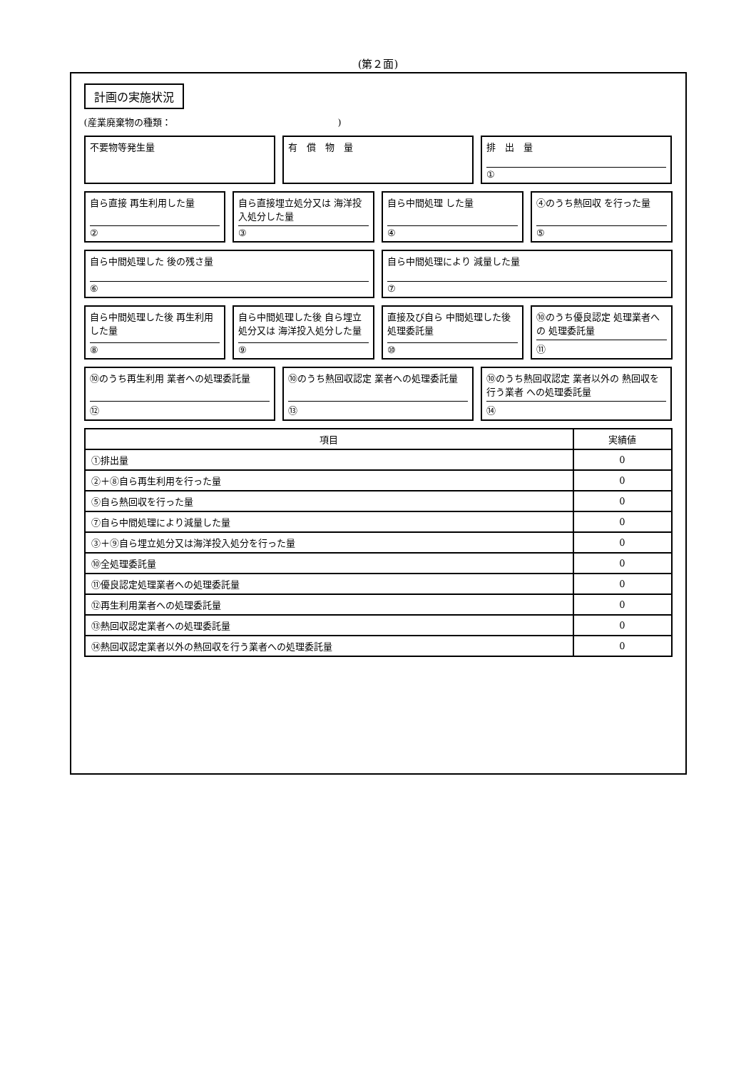(第２面)
計画の実施状況
(産業廃棄物の種類：　　　　　　　　　　　　　　　　　　)
不要物等発生量 有　償　物　量 排　出　量
①
自ら直接 再生利用した量
②
自ら直接埋立処分又は 海洋投入処分した量
③
自ら中間処理 した量
④
④のうち熱回収 を行った量
⑤
自ら中間処理した 後の残さ量
⑥
自ら中間処理により 減量した量
⑦
自ら中間処理した後 再生利用した量
⑧
自ら中間処理した後 自ら埋立処分又は 海洋投入処分した量
⑨
直接及び自ら 中間処理した後 処理委託量
⑩
⑩のうち優良認定 処理業者への 処理委託量
⑪
⑩のうち再生利用 業者への処理委託量
⑫
⑩のうち熱回収認定 業者への処理委託量
⑬
⑩のうち熱回収認定 業者以外の 熱回収を行う業者 への処理委託量
⑭
| 項目 | 実績値 |
| --- | --- |
| ①排出量 | 0 |
| ②＋⑧自ら再生利用を行った量 | 0 |
| ⑤自ら熱回収を行った量 | 0 |
| ⑦自ら中間処理により減量した量 | 0 |
| ③＋⑨自ら埋立処分又は海洋投入処分を行った量 | 0 |
| ⑩全処理委託量 | 0 |
| ⑪優良認定処理業者への処理委託量 | 0 |
| ⑫再生利用業者への処理委託量 | 0 |
| ⑬熱回収認定業者への処理委託量 | 0 |
| ⑭熱回収認定業者以外の熱回収を行う業者への処理委託量 | 0 |